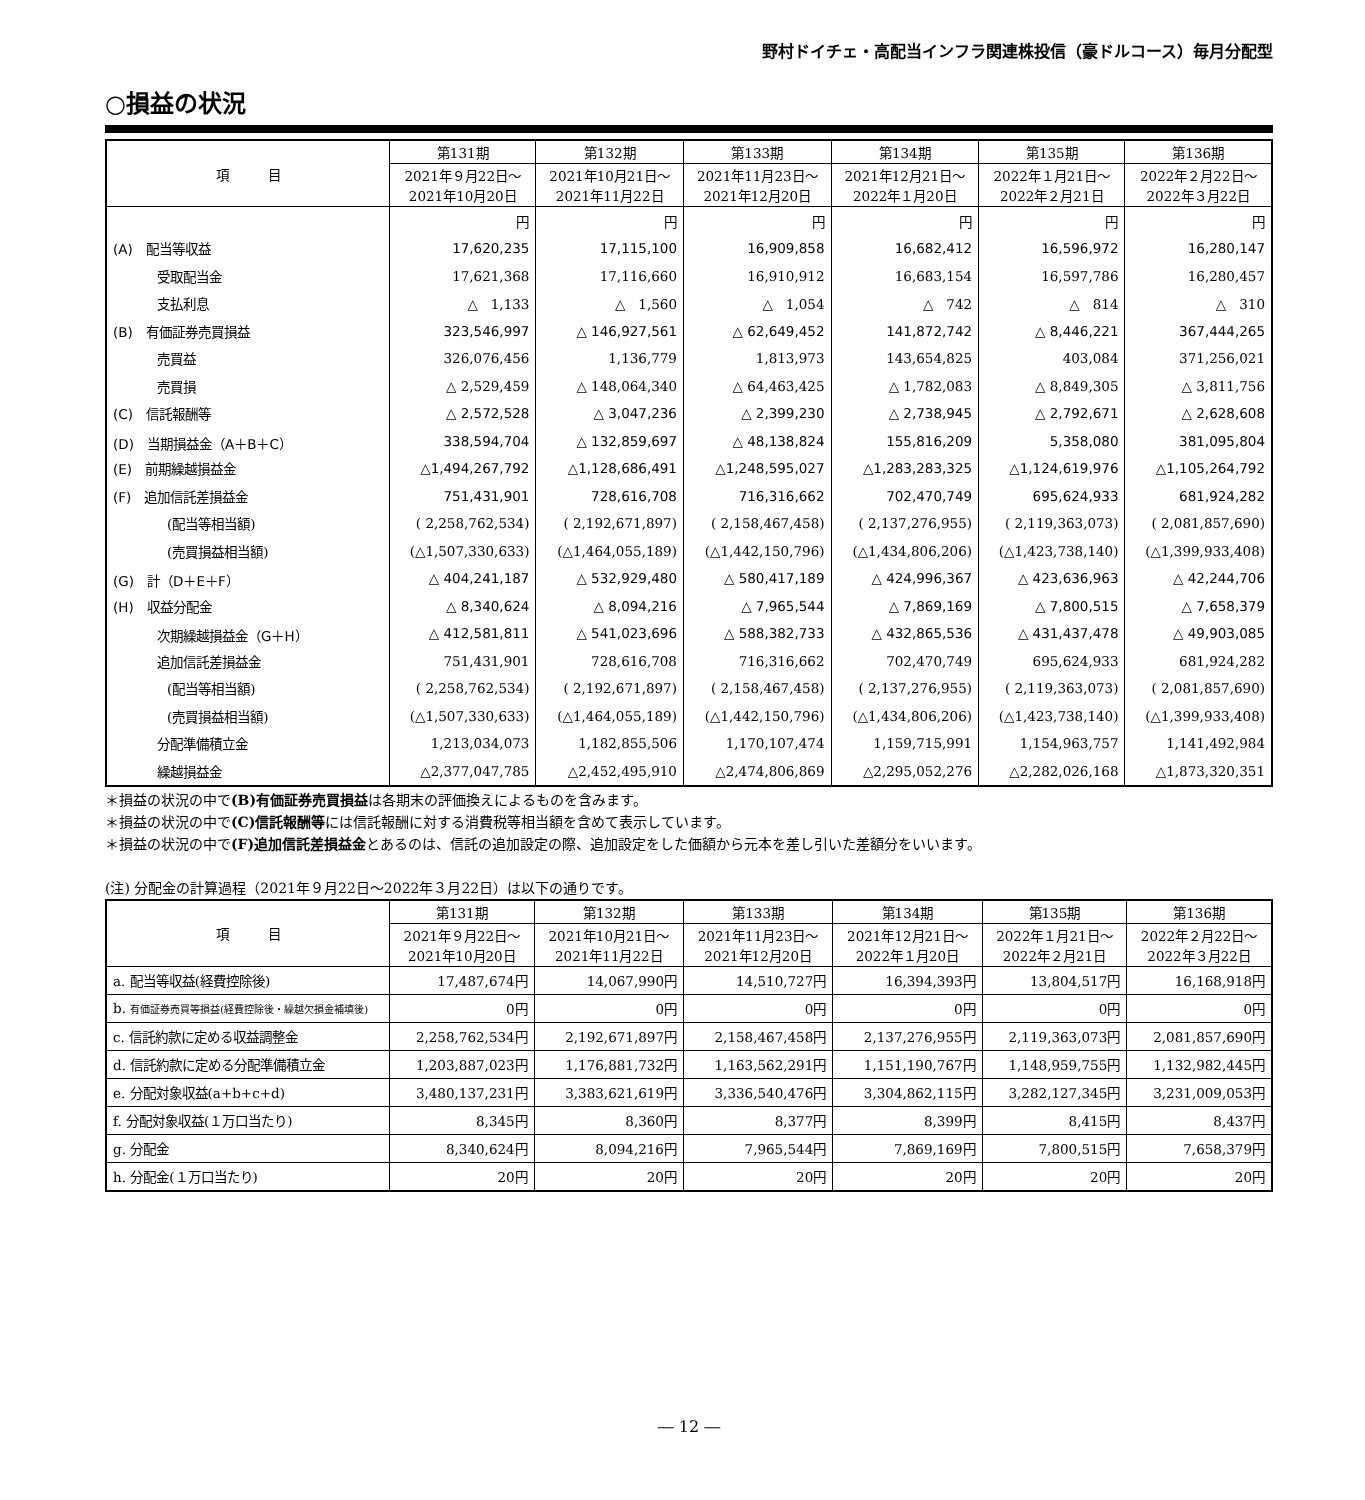野村ドイチェ・高配当インフラ関連株投信（豪ドルコース）毎月分配型
○損益の状況
| 項 目 | 第131期 | 第132期 | 第133期 | 第134期 | 第135期 | 第136期 |
| --- | --- | --- | --- | --- | --- | --- |
| | 2021年９月22日～ 2021年10月20日 | 2021年10月21日～ 2021年11月22日 | 2021年11月23日～ 2021年12月20日 | 2021年12月21日～ 2022年１月20日 | 2022年１月21日～ 2022年２月21日 | 2022年２月22日～ 2022年３月22日 |
| | 円 | 円 | 円 | 円 | 円 | 円 |
| (A) 配当等収益 | 17,620,235 | 17,115,100 | 16,909,858 | 16,682,412 | 16,596,972 | 16,280,147 |
| 受取配当金 | 17,621,368 | 17,116,660 | 16,910,912 | 16,683,154 | 16,597,786 | 16,280,457 |
| 支払利息 | △ 1,133 | △ 1,560 | △ 1,054 | △ 742 | △ 814 | △ 310 |
| (B) 有価証券売買損益 | 323,546,997 | △ 146,927,561 | △ 62,649,452 | 141,872,742 | △ 8,446,221 | 367,444,265 |
| 売買益 | 326,076,456 | 1,136,779 | 1,813,973 | 143,654,825 | 403,084 | 371,256,021 |
| 売買損 | △ 2,529,459 | △ 148,064,340 | △ 64,463,425 | △ 1,782,083 | △ 8,849,305 | △ 3,811,756 |
| (C) 信託報酬等 | △ 2,572,528 | △ 3,047,236 | △ 2,399,230 | △ 2,738,945 | △ 2,792,671 | △ 2,628,608 |
| (D) 当期損益金（A＋B＋C） | 338,594,704 | △ 132,859,697 | △ 48,138,824 | 155,816,209 | 5,358,080 | 381,095,804 |
| (E) 前期繰越損益金 | △1,494,267,792 | △1,128,686,491 | △1,248,595,027 | △1,283,283,325 | △1,124,619,976 | △1,105,264,792 |
| (F) 追加信託差損益金 | 751,431,901 | 728,616,708 | 716,316,662 | 702,470,749 | 695,624,933 | 681,924,282 |
| (配当等相当額) | ( 2,258,762,534) | ( 2,192,671,897) | ( 2,158,467,458) | ( 2,137,276,955) | ( 2,119,363,073) | ( 2,081,857,690) |
| (売買損益相当額) | (△1,507,330,633) | (△1,464,055,189) | (△1,442,150,796) | (△1,434,806,206) | (△1,423,738,140) | (△1,399,933,408) |
| (G) 計（D＋E＋F） | △ 404,241,187 | △ 532,929,480 | △ 580,417,189 | △ 424,996,367 | △ 423,636,963 | △ 42,244,706 |
| (H) 収益分配金 | △ 8,340,624 | △ 8,094,216 | △ 7,965,544 | △ 7,869,169 | △ 7,800,515 | △ 7,658,379 |
| 次期繰越損益金（G＋H） | △ 412,581,811 | △ 541,023,696 | △ 588,382,733 | △ 432,865,536 | △ 431,437,478 | △ 49,903,085 |
| 追加信託差損益金 | 751,431,901 | 728,616,708 | 716,316,662 | 702,470,749 | 695,624,933 | 681,924,282 |
| (配当等相当額) | ( 2,258,762,534) | ( 2,192,671,897) | ( 2,158,467,458) | ( 2,137,276,955) | ( 2,119,363,073) | ( 2,081,857,690) |
| (売買損益相当額) | (△1,507,330,633) | (△1,464,055,189) | (△1,442,150,796) | (△1,434,806,206) | (△1,423,738,140) | (△1,399,933,408) |
| 分配準備積立金 | 1,213,034,073 | 1,182,855,506 | 1,170,107,474 | 1,159,715,991 | 1,154,963,757 | 1,141,492,984 |
| 繰越損益金 | △2,377,047,785 | △2,452,495,910 | △2,474,806,869 | △2,295,052,276 | △2,282,026,168 | △1,873,320,351 |
＊損益の状況の中で(B)有価証券売買損益は各期末の評価換えによるものを含みます。
＊損益の状況の中で(C)信託報酬等には信託報酬に対する消費税等相当額を含めて表示しています。
＊損益の状況の中で(F)追加信託差損益金とあるのは、信託の追加設定の際、追加設定をした価額から元本を差し引いた差額分をいいます。
(注) 分配金の計算過程（2021年９月22日～2022年３月22日）は以下の通りです。
| 項 目 | 第131期 | 第132期 | 第133期 | 第134期 | 第135期 | 第136期 |
| --- | --- | --- | --- | --- | --- | --- |
| | 2021年９月22日～ 2021年10月20日 | 2021年10月21日～ 2021年11月22日 | 2021年11月23日～ 2021年12月20日 | 2021年12月21日～ 2022年１月20日 | 2022年１月21日～ 2022年２月21日 | 2022年２月22日～ 2022年３月22日 |
| a. 配当等収益(経費控除後) | 17,487,674円 | 14,067,990円 | 14,510,727円 | 16,394,393円 | 13,804,517円 | 16,168,918円 |
| b. 有価証券売買等損益(経費控除後・繰越欠損金補填後) | 0円 | 0円 | 0円 | 0円 | 0円 | 0円 |
| c. 信託約款に定める収益調整金 | 2,258,762,534円 | 2,192,671,897円 | 2,158,467,458円 | 2,137,276,955円 | 2,119,363,073円 | 2,081,857,690円 |
| d. 信託約款に定める分配準備積立金 | 1,203,887,023円 | 1,176,881,732円 | 1,163,562,291円 | 1,151,190,767円 | 1,148,959,755円 | 1,132,982,445円 |
| e. 分配対象収益(a+b+c+d) | 3,480,137,231円 | 3,383,621,619円 | 3,336,540,476円 | 3,304,862,115円 | 3,282,127,345円 | 3,231,009,053円 |
| f. 分配対象収益(１万口当たり) | 8,345円 | 8,360円 | 8,377円 | 8,399円 | 8,415円 | 8,437円 |
| g. 分配金 | 8,340,624円 | 8,094,216円 | 7,965,544円 | 7,869,169円 | 7,800,515円 | 7,658,379円 |
| h. 分配金(１万口当たり) | 20円 | 20円 | 20円 | 20円 | 20円 | 20円 |
― 12 ―